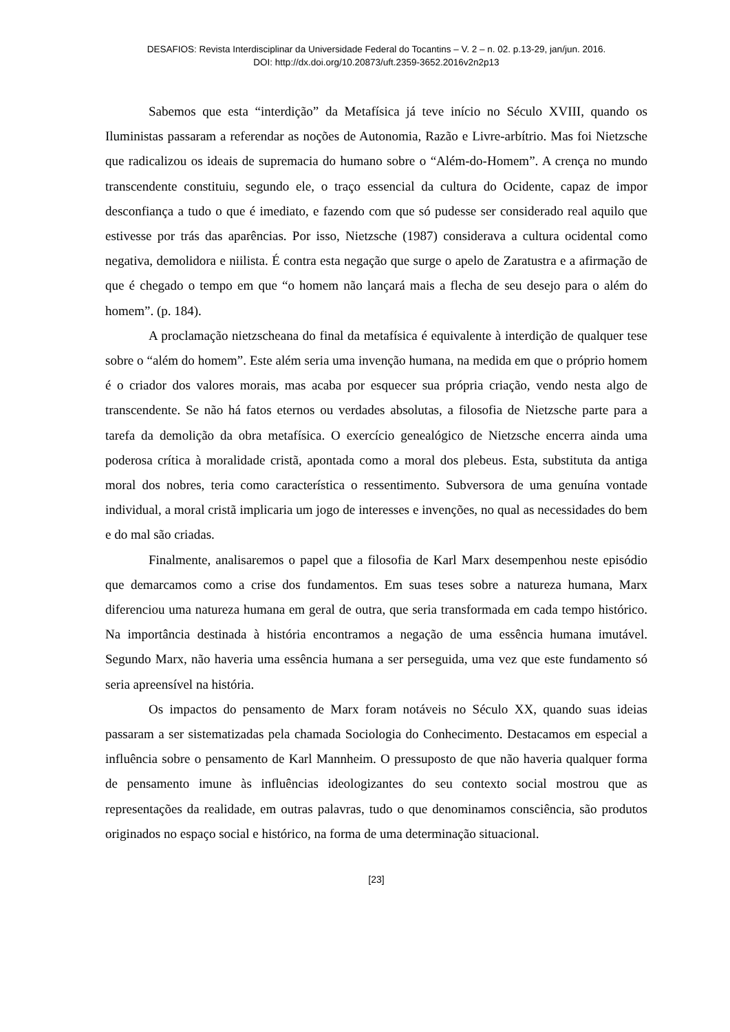DESAFIOS: Revista Interdisciplinar da Universidade Federal do Tocantins – V. 2 – n. 02. p.13-29, jan/jun. 2016.
DOI: http://dx.doi.org/10.20873/uft.2359-3652.2016v2n2p13
Sabemos que esta “interdição” da Metafísica já teve início no Século XVIII, quando os Iluministas passaram a referendar as noções de Autonomia, Razão e Livre-arbítrio. Mas foi Nietzsche que radicalizou os ideais de supremacia do humano sobre o “Além-do-Homem”. A crença no mundo transcendente constituiu, segundo ele, o traço essencial da cultura do Ocidente, capaz de impor desconfiança a tudo o que é imediato, e fazendo com que só pudesse ser considerado real aquilo que estivesse por trás das aparências. Por isso, Nietzsche (1987) considerava a cultura ocidental como negativa, demolidora e niilista. É contra esta negação que surge o apelo de Zaratustra e a afirmação de que é chegado o tempo em que “o homem não lançará mais a flecha de seu desejo para o além do homem”. (p. 184).
A proclamação nietzscheana do final da metafísica é equivalente à interdição de qualquer tese sobre o “além do homem”. Este além seria uma invenção humana, na medida em que o próprio homem é o criador dos valores morais, mas acaba por esquecer sua própria criação, vendo nesta algo de transcendente. Se não há fatos eternos ou verdades absolutas, a filosofia de Nietzsche parte para a tarefa da demolição da obra metafísica. O exercício genealógico de Nietzsche encerra ainda uma poderosa crítica à moralidade cristã, apontada como a moral dos plebeus. Esta, substituta da antiga moral dos nobres, teria como característica o ressentimento. Subversora de uma genuína vontade individual, a moral cristã implicaria um jogo de interesses e invenções, no qual as necessidades do bem e do mal são criadas.
Finalmente, analisaremos o papel que a filosofia de Karl Marx desempenhou neste episódio que demarcamos como a crise dos fundamentos. Em suas teses sobre a natureza humana, Marx diferenciou uma natureza humana em geral de outra, que seria transformada em cada tempo histórico. Na importância destinada à história encontramos a negação de uma essência humana imutável. Segundo Marx, não haveria uma essência humana a ser perseguida, uma vez que este fundamento só seria apreensível na história.
Os impactos do pensamento de Marx foram notáveis no Século XX, quando suas ideias passaram a ser sistematizadas pela chamada Sociologia do Conhecimento. Destacamos em especial a influência sobre o pensamento de Karl Mannheim. O pressuposto de que não haveria qualquer forma de pensamento imune às influências ideologizantes do seu contexto social mostrou que as representações da realidade, em outras palavras, tudo o que denominamos consciência, são produtos originados no espaço social e histórico, na forma de uma determinação situacional.
[23]